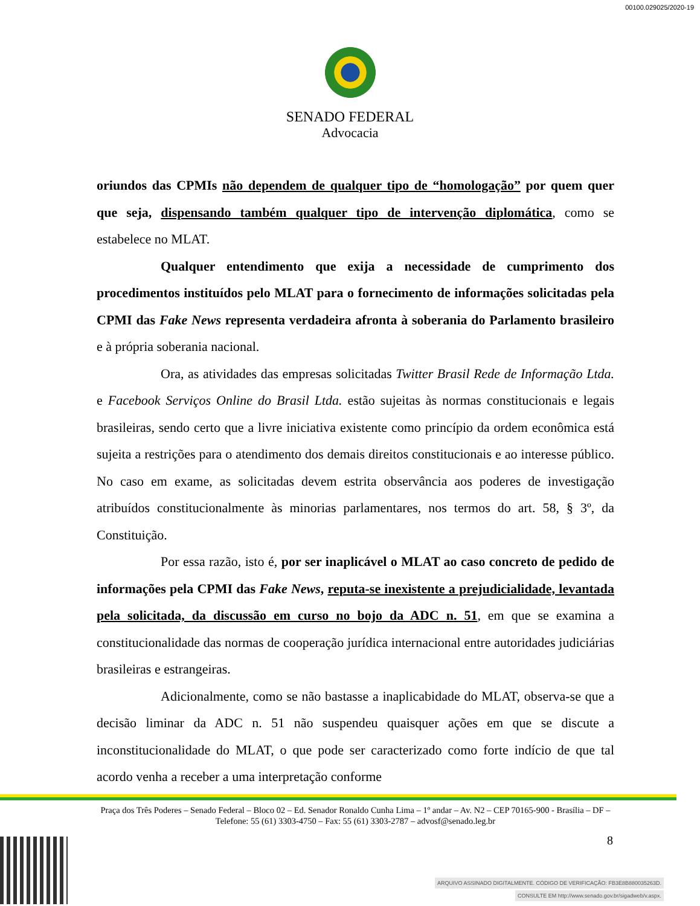00100.029025/2020-19
SENADO FEDERAL
Advocacia
oriundos das CPMIs não dependem de qualquer tipo de “homologação” por quem quer que seja, dispensando também qualquer tipo de intervenção diplomática, como se estabelece no MLAT.
Qualquer entendimento que exija a necessidade de cumprimento dos procedimentos instituídos pelo MLAT para o fornecimento de informações solicitadas pela CPMI das Fake News representa verdadeira afronta à soberania do Parlamento brasileiro e à própria soberania nacional.
Ora, as atividades das empresas solicitadas Twitter Brasil Rede de Informação Ltda. e Facebook Serviços Online do Brasil Ltda. estão sujeitas às normas constitucionais e legais brasileiras, sendo certo que a livre iniciativa existente como princípio da ordem econômica está sujeita a restrições para o atendimento dos demais direitos constitucionais e ao interesse público. No caso em exame, as solicitadas devem estrita observância aos poderes de investigação atribuídos constitucionalmente às minorias parlamentares, nos termos do art. 58, § 3º, da Constituição.
Por essa razão, isto é, por ser inaplicável o MLAT ao caso concreto de pedido de informações pela CPMI das Fake News, reputa-se inexistente a prejudicialidade, levantada pela solicitada, da discussão em curso no bojo da ADC n. 51, em que se examina a constitucionalidade das normas de cooperação jurídica internacional entre autoridades judiciárias brasileiras e estrangeiras.
Adicionalmente, como se não bastasse a inaplicabidade do MLAT, observa-se que a decisão liminar da ADC n. 51 não suspendeu quaisquer ações em que se discute a inconstitucionalidade do MLAT, o que pode ser caracterizado como forte indício de que tal acordo venha a receber a uma interpretação conforme
Praça dos Três Poderes – Senado Federal – Bloco 02 – Ed. Senador Ronaldo Cunha Lima – 1º andar – Av. N2 – CEP 70165-900 - Brasília – DF – Telefone: 55 (61) 3303-4750 – Fax: 55 (61) 3303-2787 – advosf@senado.leg.br
8
ARQUIVO ASSINADO DIGITALMENTE. CÓDIGO DE VERIFICAÇÃO: FB3E8B880035263D.
CONSULTE EM http://www.senado.gov.br/sigadweb/v.aspx.